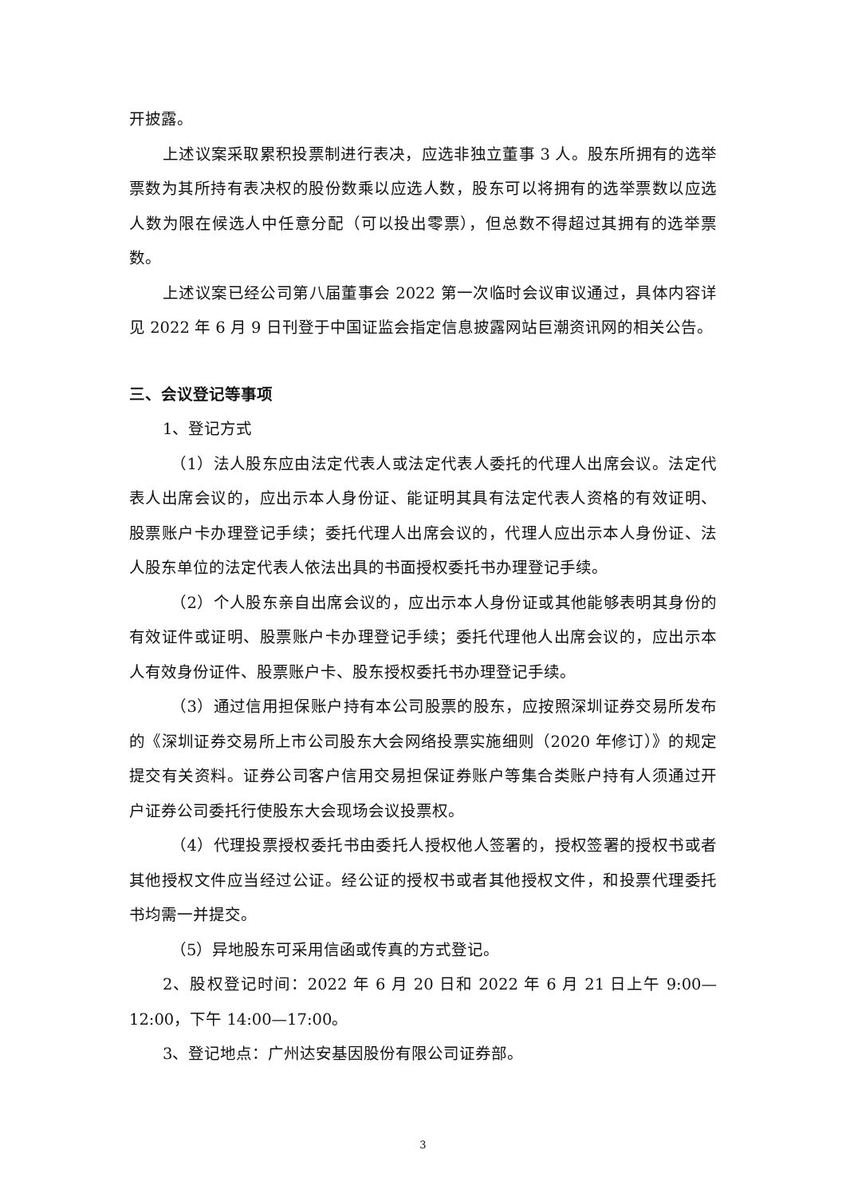开披露。
上述议案采取累积投票制进行表决，应选非独立董事 3 人。股东所拥有的选举票数为其所持有表决权的股份数乘以应选人数，股东可以将拥有的选举票数以应选人数为限在候选人中任意分配（可以投出零票），但总数不得超过其拥有的选举票数。
上述议案已经公司第八届董事会 2022 第一次临时会议审议通过，具体内容详见 2022 年 6 月 9 日刊登于中国证监会指定信息披露网站巨潮资讯网的相关公告。
三、会议登记等事项
1、登记方式
（1）法人股东应由法定代表人或法定代表人委托的代理人出席会议。法定代表人出席会议的，应出示本人身份证、能证明其具有法定代表人资格的有效证明、股票账户卡办理登记手续；委托代理人出席会议的，代理人应出示本人身份证、法人股东单位的法定代表人依法出具的书面授权委托书办理登记手续。
（2）个人股东亲自出席会议的，应出示本人身份证或其他能够表明其身份的有效证件或证明、股票账户卡办理登记手续；委托代理他人出席会议的，应出示本人有效身份证件、股票账户卡、股东授权委托书办理登记手续。
（3）通过信用担保账户持有本公司股票的股东，应按照深圳证券交易所发布的《深圳证券交易所上市公司股东大会网络投票实施细则（2020 年修订）》的规定提交有关资料。证券公司客户信用交易担保证券账户等集合类账户持有人须通过开户证券公司委托行使股东大会现场会议投票权。
（4）代理投票授权委托书由委托人授权他人签署的，授权签署的授权书或者其他授权文件应当经过公证。经公证的授权书或者其他授权文件，和投票代理委托书均需一并提交。
（5）异地股东可采用信函或传真的方式登记。
2、股权登记时间：2022 年 6 月 20 日和 2022 年 6 月 21 日上午 9:00—12:00，下午 14:00—17:00。
3、登记地点：广州达安基因股份有限公司证券部。
3